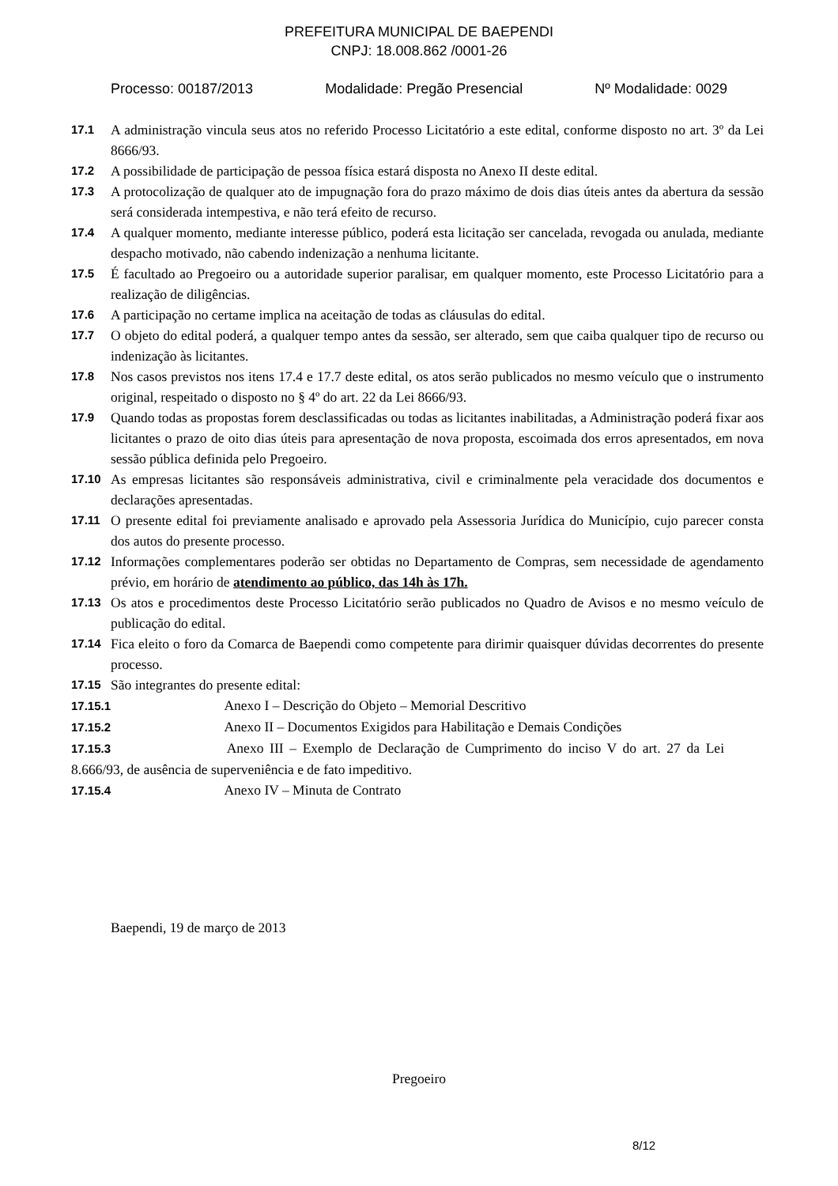PREFEITURA MUNICIPAL DE BAEPENDI
CNPJ: 18.008.862 /0001-26
Processo: 00187/2013 Modalidade: Pregão Presencial Nº Modalidade: 0029
17.1 A administração vincula seus atos no referido Processo Licitatório a este edital, conforme disposto no art. 3º da Lei 8666/93.
17.2 A possibilidade de participação de pessoa física estará disposta no Anexo II deste edital.
17.3 A protocolização de qualquer ato de impugnação fora do prazo máximo de dois dias úteis antes da abertura da sessão será considerada intempestiva, e não terá efeito de recurso.
17.4 A qualquer momento, mediante interesse público, poderá esta licitação ser cancelada, revogada ou anulada, mediante despacho motivado, não cabendo indenização a nenhuma licitante.
17.5 É facultado ao Pregoeiro ou a autoridade superior paralisar, em qualquer momento, este Processo Licitatório para a realização de diligências.
17.6 A participação no certame implica na aceitação de todas as cláusulas do edital.
17.7 O objeto do edital poderá, a qualquer tempo antes da sessão, ser alterado, sem que caiba qualquer tipo de recurso ou indenização às licitantes.
17.8 Nos casos previstos nos itens 17.4 e 17.7 deste edital, os atos serão publicados no mesmo veículo que o instrumento original, respeitado o disposto no § 4º do art. 22 da Lei 8666/93.
17.9 Quando todas as propostas forem desclassificadas ou todas as licitantes inabilitadas, a Administração poderá fixar aos licitantes o prazo de oito dias úteis para apresentação de nova proposta, escoimada dos erros apresentados, em nova sessão pública definida pelo Pregoeiro.
17.10 As empresas licitantes são responsáveis administrativa, civil e criminalmente pela veracidade dos documentos e declarações apresentadas.
17.11 O presente edital foi previamente analisado e aprovado pela Assessoria Jurídica do Município, cujo parecer consta dos autos do presente processo.
17.12 Informações complementares poderão ser obtidas no Departamento de Compras, sem necessidade de agendamento prévio, em horário de atendimento ao público, das 14h às 17h.
17.13 Os atos e procedimentos deste Processo Licitatório serão publicados no Quadro de Avisos e no mesmo veículo de publicação do edital.
17.14 Fica eleito o foro da Comarca de Baependi como competente para dirimir quaisquer dúvidas decorrentes do presente processo.
17.15 São integrantes do presente edital:
17.15.1 Anexo I – Descrição do Objeto – Memorial Descritivo
17.15.2 Anexo II – Documentos Exigidos para Habilitação e Demais Condições
17.15.3 Anexo III – Exemplo de Declaração de Cumprimento do inciso V do art. 27 da Lei 8.666/93, de ausência de superveniência e de fato impeditivo.
17.15.4 Anexo IV – Minuta de Contrato
Baependi, 19 de março de 2013
Pregoeiro
8/12